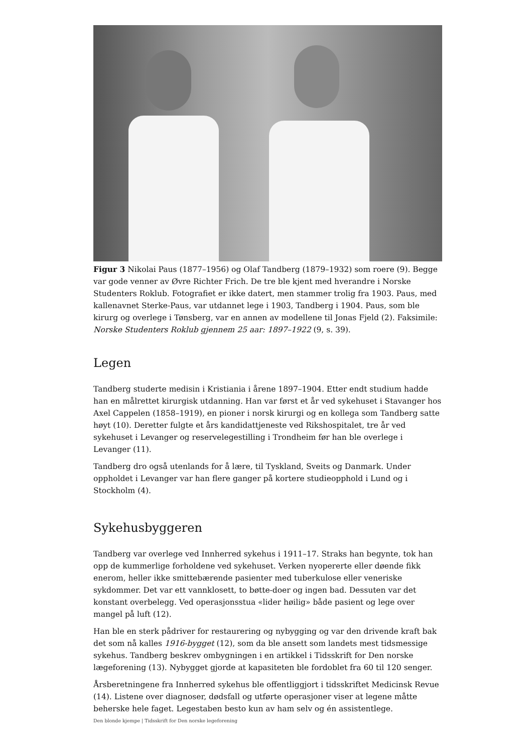Figur 3 Nikolai Paus (1877–1956) og Olaf Tandberg (1879–1932) som roere (9). Begge var gode venner av Øvre Richter Frich. De tre ble kjent med hverandre i Norske Studenters Roklub. Fotografiet er ikke datert, men stammer trolig fra 1903. Paus, med kallenavnet Sterke-Paus, var utdannet lege i 1903, Tandberg i 1904. Paus, som ble kirurg og overlege i Tønsberg, var en annen av modellene til Jonas Fjeld (2). Faksimile: Norske Studenters Roklub gjennem 25 aar: 1897–1922 (9, s. 39).
Legen
Tandberg studerte medisin i Kristiania i årene 1897–1904. Etter endt studium hadde han en målrettet kirurgisk utdanning. Han var først et år ved sykehuset i Stavanger hos Axel Cappelen (1858–1919), en pioner i norsk kirurgi og en kollega som Tandberg satte høyt (10). Deretter fulgte et års kandidattjeneste ved Rikshospitalet, tre år ved sykehuset i Levanger og reservelegestilling i Trondheim før han ble overlege i Levanger (11).
Tandberg dro også utenlands for å lære, til Tyskland, Sveits og Danmark. Under oppholdet i Levanger var han flere ganger på kortere studieopphold i Lund og i Stockholm (4).
Sykehusbyggeren
Tandberg var overlege ved Innherred sykehus i 1911–17. Straks han begynte, tok han opp de kummerlige forholdene ved sykehuset. Verken nyopererte eller døende fikk enerom, heller ikke smittebærende pasienter med tuberkulose eller veneriske sykdommer. Det var ett vannklosett, to bøtte-doer og ingen bad. Dessuten var det konstant overbelegg. Ved operasjonsstua «lider høilig» både pasient og lege over mangel på luft (12).
Han ble en sterk pådriver for restaurering og nybygging og var den drivende kraft bak det som nå kalles 1916-bygget (12), som da ble ansett som landets mest tidsmessige sykehus. Tandberg beskrev ombygningen i en artikkel i Tidsskrift for Den norske lægeforening (13). Nybygget gjorde at kapasiteten ble fordoblet fra 60 til 120 senger.
Årsberetningene fra Innherred sykehus ble offentliggjort i tidsskriftet Medicinsk Revue (14). Listene over diagnoser, dødsfall og utførte operasjoner viser at legene måtte beherske hele faget. Legestaben besto kun av ham selv og én assistentlege.
Den blonde kjempe | Tidsskrift for Den norske legeforening